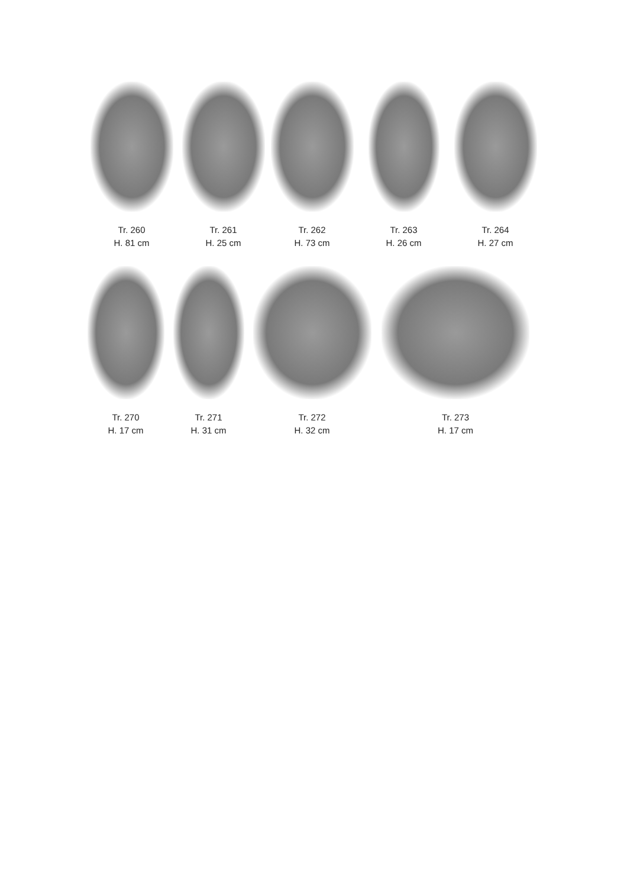Tr. 260
H. 81 cm
Tr. 261
H. 25 cm
Tr. 262
H. 73 cm
Tr. 263
H. 26 cm
Tr. 264
H. 27 cm
Tr. 270
H. 17 cm
Tr. 271
H. 31 cm
Tr. 272
H. 32 cm
Tr. 273
H. 17 cm